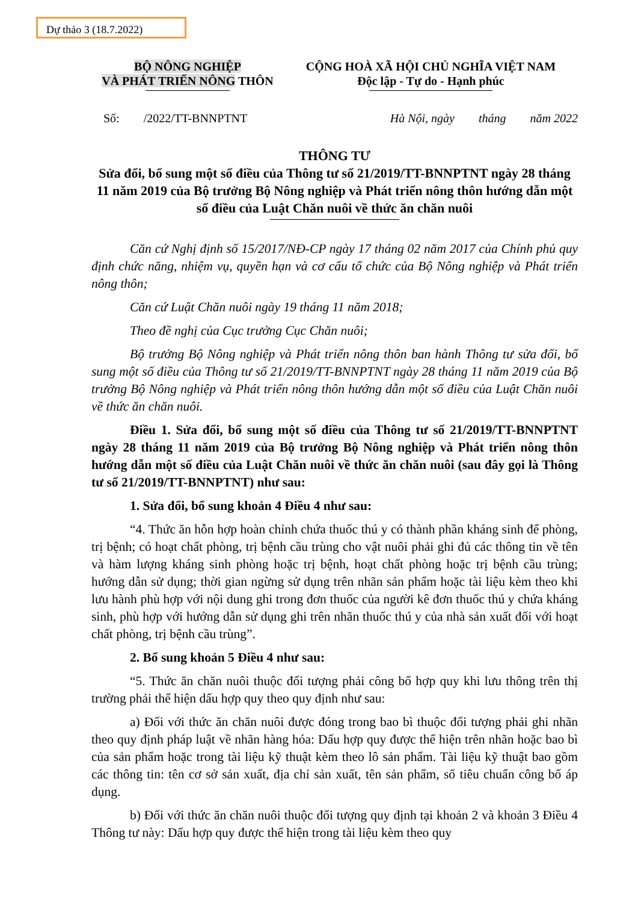Dự thảo 3 (18.7.2022)
BỘ NÔNG NGHIỆP
VÀ PHÁT TRIỂN NÔNG THÔN
CỘNG HOÀ XÃ HỘI CHỦ NGHĨA VIỆT NAM
Độc lập - Tự do - Hạnh phúc
Số: /2022/TT-BNNPTNT Hà Nội, ngày tháng năm 2022
THÔNG TƯ
Sửa đổi, bổ sung một số điều của Thông tư số 21/2019/TT-BNNPTNT ngày 28 tháng 11 năm 2019 của Bộ trưởng Bộ Nông nghiệp và Phát triển nông thôn hướng dẫn một số điều của Luật Chăn nuôi về thức ăn chăn nuôi
Căn cứ Nghị định số 15/2017/NĐ-CP ngày 17 tháng 02 năm 2017 của Chính phủ quy định chức năng, nhiệm vụ, quyền hạn và cơ cấu tổ chức của Bộ Nông nghiệp và Phát triển nông thôn;
Căn cứ Luật Chăn nuôi ngày 19 tháng 11 năm 2018;
Theo đề nghị của Cục trưởng Cục Chăn nuôi;
Bộ trưởng Bộ Nông nghiệp và Phát triển nông thôn ban hành Thông tư sửa đổi, bổ sung một số điều của Thông tư số 21/2019/TT-BNNPTNT ngày 28 tháng 11 năm 2019 của Bộ trưởng Bộ Nông nghiệp và Phát triển nông thôn hướng dẫn một số điều của Luật Chăn nuôi về thức ăn chăn nuôi.
Điều 1. Sửa đổi, bổ sung một số điều của Thông tư số 21/2019/TT-BNNPTNT ngày 28 tháng 11 năm 2019 của Bộ trưởng Bộ Nông nghiệp và Phát triển nông thôn hướng dẫn một số điều của Luật Chăn nuôi về thức ăn chăn nuôi (sau đây gọi là Thông tư số 21/2019/TT-BNNPTNT) như sau:
1. Sửa đổi, bổ sung khoản 4 Điều 4 như sau:
“4. Thức ăn hỗn hợp hoàn chỉnh chứa thuốc thú y có thành phần kháng sinh để phòng, trị bệnh; có hoạt chất phòng, trị bệnh cầu trùng cho vật nuôi phải ghi đủ các thông tin về tên và hàm lượng kháng sinh phòng hoặc trị bệnh, hoạt chất phòng hoặc trị bệnh cầu trùng; hướng dẫn sử dụng; thời gian ngừng sử dụng trên nhãn sản phẩm hoặc tài liệu kèm theo khi lưu hành phù hợp với nội dung ghi trong đơn thuốc của người kê đơn thuốc thú y chứa kháng sinh, phù hợp với hướng dẫn sử dụng ghi trên nhãn thuốc thú y của nhà sản xuất đối với hoạt chất phòng, trị bệnh cầu trùng”.
2. Bổ sung khoản 5 Điều 4 như sau:
“5. Thức ăn chăn nuôi thuộc đối tượng phải công bố hợp quy khi lưu thông trên thị trường phải thể hiện dấu hợp quy theo quy định như sau:
a) Đối với thức ăn chăn nuôi được đóng trong bao bì thuộc đối tượng phải ghi nhãn theo quy định pháp luật về nhãn hàng hóa: Dấu hợp quy được thể hiện trên nhãn hoặc bao bì của sản phẩm hoặc trong tài liệu kỹ thuật kèm theo lô sản phẩm. Tài liệu kỹ thuật bao gồm các thông tin: tên cơ sở sản xuất, địa chỉ sản xuất, tên sản phẩm, số tiêu chuẩn công bố áp dụng.
b) Đối với thức ăn chăn nuôi thuộc đối tượng quy định tại khoản 2 và khoản 3 Điều 4 Thông tư này: Dấu hợp quy được thể hiện trong tài liệu kèm theo quy